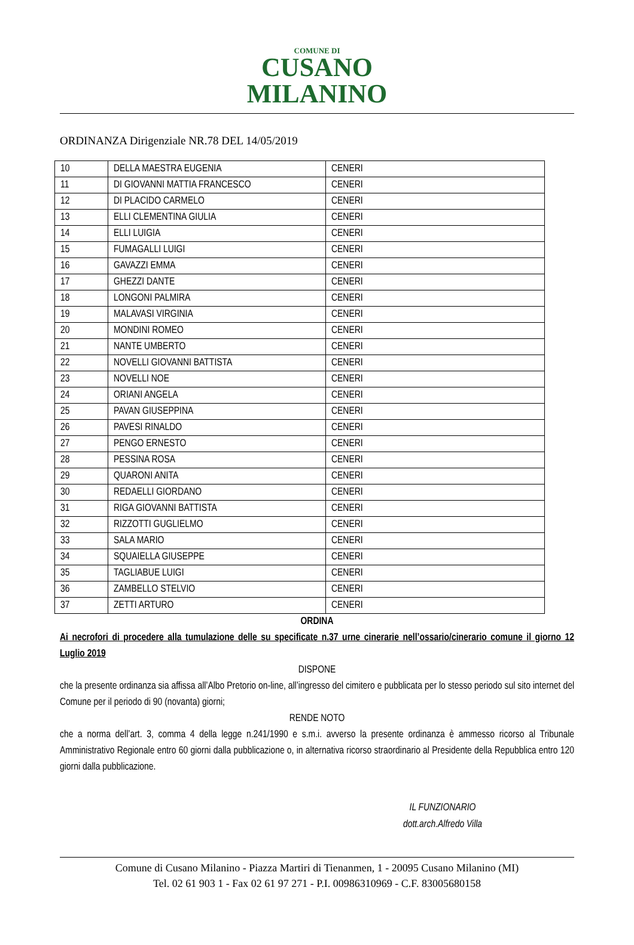COMUNE DI
CUSANO
MILANINO
ORDINANZA Dirigenziale NR.78 DEL 14/05/2019
| 10 | DELLA MAESTRA EUGENIA | CENERI |
| 11 | DI GIOVANNI MATTIA FRANCESCO | CENERI |
| 12 | DI PLACIDO CARMELO | CENERI |
| 13 | ELLI CLEMENTINA GIULIA | CENERI |
| 14 | ELLI LUIGIA | CENERI |
| 15 | FUMAGALLI LUIGI | CENERI |
| 16 | GAVAZZI EMMA | CENERI |
| 17 | GHEZZI DANTE | CENERI |
| 18 | LONGONI PALMIRA | CENERI |
| 19 | MALAVASI VIRGINIA | CENERI |
| 20 | MONDINI ROMEO | CENERI |
| 21 | NANTE UMBERTO | CENERI |
| 22 | NOVELLI GIOVANNI BATTISTA | CENERI |
| 23 | NOVELLI NOE | CENERI |
| 24 | ORIANI ANGELA | CENERI |
| 25 | PAVAN GIUSEPPINA | CENERI |
| 26 | PAVESI RINALDO | CENERI |
| 27 | PENGO ERNESTO | CENERI |
| 28 | PESSINA ROSA | CENERI |
| 29 | QUARONI ANITA | CENERI |
| 30 | REDAELLI GIORDANO | CENERI |
| 31 | RIGA GIOVANNI BATTISTA | CENERI |
| 32 | RIZZOTTI GUGLIELMO | CENERI |
| 33 | SALA MARIO | CENERI |
| 34 | SQUAIELLA GIUSEPPE | CENERI |
| 35 | TAGLIABUE LUIGI | CENERI |
| 36 | ZAMBELLO STELVIO | CENERI |
| 37 | ZETTI ARTURO | CENERI |
ORDINA
Ai necrofori di procedere alla tumulazione delle su specificate n.37 urne cinerarie nell’ossario/cinerario comune il giorno 12 Luglio 2019
DISPONE
che la presente ordinanza sia affissa all’Albo Pretorio on-line, all’ingresso del cimitero e pubblicata per lo stesso periodo sul sito internet del Comune per il periodo di 90 (novanta) giorni;
RENDE NOTO
che a norma dell’art. 3, comma 4 della legge n.241/1990 e s.m.i. avverso la presente ordinanza è ammesso ricorso al Tribunale Amministrativo Regionale entro 60 giorni dalla pubblicazione o, in alternativa ricorso straordinario al Presidente della Repubblica entro 120 giorni dalla pubblicazione.
IL FUNZIONARIO
dott.arch.Alfredo Villa
Comune di Cusano Milanino - Piazza Martiri di Tienanmen, 1 - 20095 Cusano Milanino (MI)
Tel. 02 61 903 1 - Fax 02 61 97 271 - P.I. 00986310969 - C.F. 83005680158